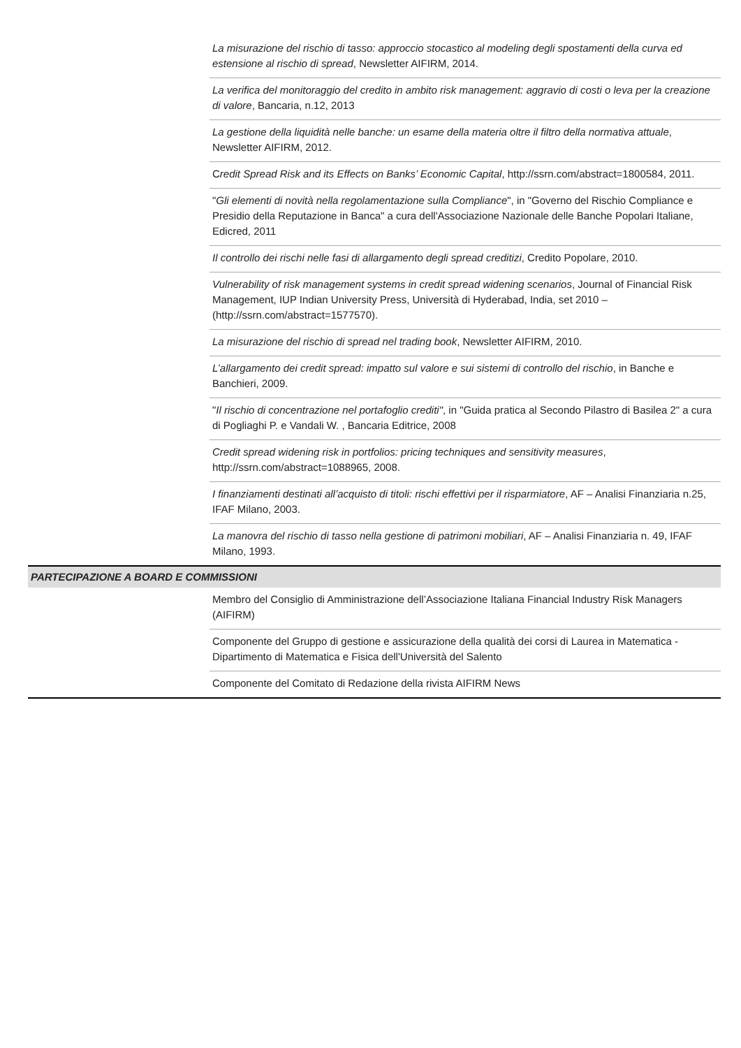| | La misurazione del rischio di tasso: approccio stocastico al modeling degli spostamenti della curva ed estensione al rischio di spread , Newsletter AIFIRM, 2014. |
| | La verifica del monitoraggio del credito in ambito risk management: aggravio di costi o leva per la creazione di valore , Bancaria, n.12, 2013 |
| | La gestione della liquidità nelle banche: un esame della materia oltre il filtro della normativa attuale , Newsletter AIFIRM, 2012. |
| | C redit Spread Risk and its Effects on Banks’ Economic Capital , http://ssrn.com/abstract=1800584, 2011. |
| | " Gli elementi di novità nella regolamentazione sulla Compliance ", in "Governo del Rischio Compliance e Presidio della Reputazione in Banca" a cura dell'Associazione Nazionale delle Banche Popolari Italiane, Edicred, 2011 |
| | Il controllo dei rischi nelle fasi di allargamento degli spread creditizi , Credito Popolare, 2010. |
| | Vulnerability of risk management systems in credit spread widening scenarios , Journal of Financial Risk Management, IUP Indian University Press, Università di Hyderabad, India, set 2010 – (http://ssrn.com/abstract=1577570). |
| | La misurazione del rischio di spread nel trading book , Newsletter AIFIRM, 2010. |
| | L’allargamento dei credit spread: impatto sul valore e sui sistemi di controllo del rischio , in Banche e Banchieri, 2009. |
| | " Il rischio di concentrazione nel portafoglio crediti" , in "Guida pratica al Secondo Pilastro di Basilea 2" a cura di Pogliaghi P. e Vandali W. , Bancaria Editrice, 2008 |
| | Credit spread widening risk in portfolios: pricing techniques and sensitivity measures , http://ssrn.com/abstract=1088965, 2008. |
| | I finanziamenti destinati all’acquisto di titoli: rischi effettivi per il risparmiatore , AF – Analisi Finanziaria n.25, IFAF Milano, 2003. |
| | La manovra del rischio di tasso nella gestione di patrimoni mobiliari , AF – Analisi Finanziaria n. 49, IFAF Milano, 1993. |
| PARTECIPAZIONE A BOARD E COMMISSIONI | |
| | Membro del Consiglio di Amministrazione dell’Associazione Italiana Financial Industry Risk Managers (AIFIRM) |
| | Componente del Gruppo di gestione e assicurazione della qualità dei corsi di Laurea in Matematica - Dipartimento di Matematica e Fisica dell'Università del Salento |
| | Componente del Comitato di Redazione della rivista AIFIRM News |